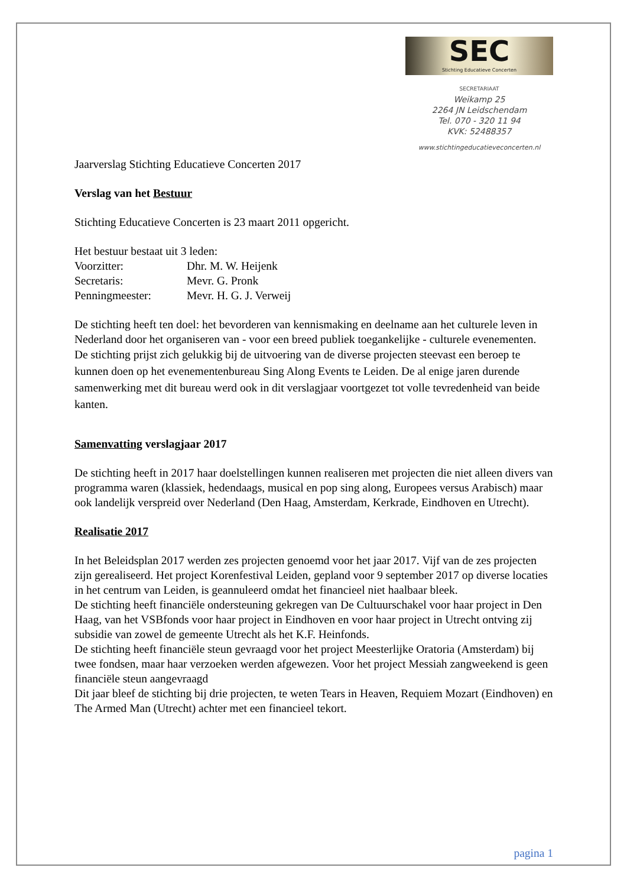SEC
Stichting Educatieve Concerten
SECRETARIAAT
Weikamp 25
2264 JN Leidschendam
Tel. 070 - 320 11 94
KVK: 52488357
www.stichtingeducatieveconcerten.nl
Jaarverslag Stichting Educatieve Concerten 2017
Verslag van het Bestuur
Stichting Educatieve Concerten is 23 maart 2011 opgericht.
Het bestuur bestaat uit 3 leden:
Voorzitter: Dhr. M. W. Heijenk
Secretaris: Mevr. G. Pronk
Penningmeester: Mevr. H. G. J. Verweij
De stichting heeft ten doel: het bevorderen van kennismaking en deelname aan het culturele leven in Nederland door het organiseren van - voor een breed publiek toegankelijke - culturele evenementen.
De stichting prijst zich gelukkig bij de uitvoering van de diverse projecten steevast een beroep te kunnen doen op het evenementenbureau Sing Along Events te Leiden. De al enige jaren durende samenwerking met dit bureau werd ook in dit verslagjaar voortgezet tot volle tevredenheid van beide kanten.
Samenvatting verslagjaar 2017
De stichting heeft in 2017 haar doelstellingen kunnen realiseren met projecten die niet alleen divers van programma waren (klassiek, hedendaags, musical en pop sing along, Europees versus Arabisch) maar ook landelijk verspreid over Nederland (Den Haag, Amsterdam, Kerkrade, Eindhoven en Utrecht).
Realisatie 2017
In het Beleidsplan 2017 werden zes projecten genoemd voor het jaar 2017. Vijf van de zes projecten zijn gerealiseerd. Het project Korenfestival Leiden, gepland voor 9 september 2017 op diverse locaties in het centrum van Leiden, is geannuleerd omdat het financieel niet haalbaar bleek.
De stichting heeft financiële ondersteuning gekregen van De Cultuurschakel voor haar project in Den Haag, van het VSBfonds voor haar project in Eindhoven en voor haar project in Utrecht ontving zij subsidie van zowel de gemeente Utrecht als het K.F. Heinfonds.
De stichting heeft financiële steun gevraagd voor het project Meesterlijke Oratoria (Amsterdam) bij twee fondsen, maar haar verzoeken werden afgewezen. Voor het project Messiah zangweekend is geen financiële steun aangevraagd
Dit jaar bleef de stichting bij drie projecten, te weten Tears in Heaven, Requiem Mozart (Eindhoven) en The Armed Man (Utrecht) achter met een financieel tekort.
pagina 1